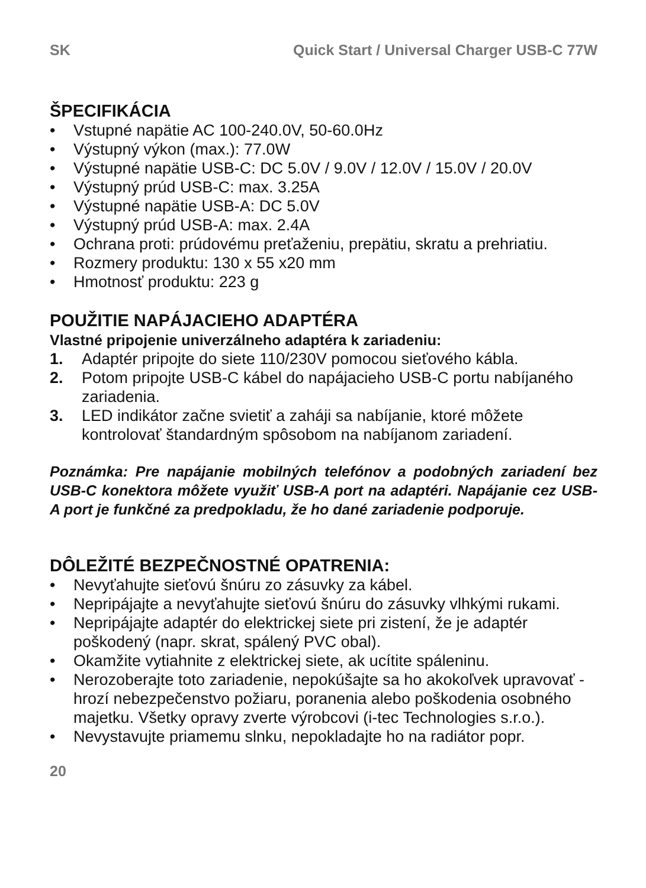SK Quick Start / Universal Charger USB-C 77W
ŠPECIFIKÁCIA
• Vstupné napätie AC 100-240.0V, 50-60.0Hz
• Výstupný výkon (max.): 77.0W
• Výstupné napätie USB-C: DC 5.0V / 9.0V / 12.0V / 15.0V / 20.0V
• Výstupný prúd USB-C: max. 3.25A
• Výstupné napätie USB-A: DC 5.0V
• Výstupný prúd USB-A: max. 2.4A
• Ochrana proti: prúdovému preťaženiu, prepätiu, skratu a prehriatiu.
• Rozmery produktu: 130 x 55 x20 mm
• Hmotnosť produktu: 223 g
POUŽITIE NAPÁJACIEHO ADAPTÉRA
Vlastné pripojenie univerzálneho adaptéra k zariadeniu:
1. Adaptér pripojte do siete 110/230V pomocou sieťového kábla.
2. Potom pripojte USB-C kábel do napájacieho USB-C portu nabíjaného zariadenia.
3. LED indikátor začne svietiť a zaháji sa nabíjanie, ktoré môžete kontrolovať štandardným spôsobom na nabíjanom zariadení.
Poznámka: Pre napájanie mobilných telefónov a podobných zariadení bez USB-C konektora môžete využiť USB-A port na adaptéri. Napájanie cez USB-A port je funkčné za predpokladu, že ho dané zariadenie podporuje.
DÔLEŽITÉ BEZPEČNOSTNÉ OPATRENIA:
• Nevyťahujte sieťovú šnúru zo zásuvky za kábel.
• Nepripájajte a nevyťahujte sieťovú šnúru do zásuvky vlhkými rukami.
• Nepripájajte adaptér do elektrickej siete pri zistení, že je adaptér poškodený (napr. skrat, spálený PVC obal).
• Okamžite vytiahnite z elektrickej siete, ak ucítite spáleninu.
• Nerozoberajte toto zariadenie, nepokúšajte sa ho akokoľvek upravovať - hrozí nebezpečenstvo požiaru, poranenia alebo poškodenia osobného majetku. Všetky opravy zverte výrobcovi (i-tec Technologies s.r.o.).
• Nevystavujte priamemu slnku, nepokladajte ho na radiátor popr.
20